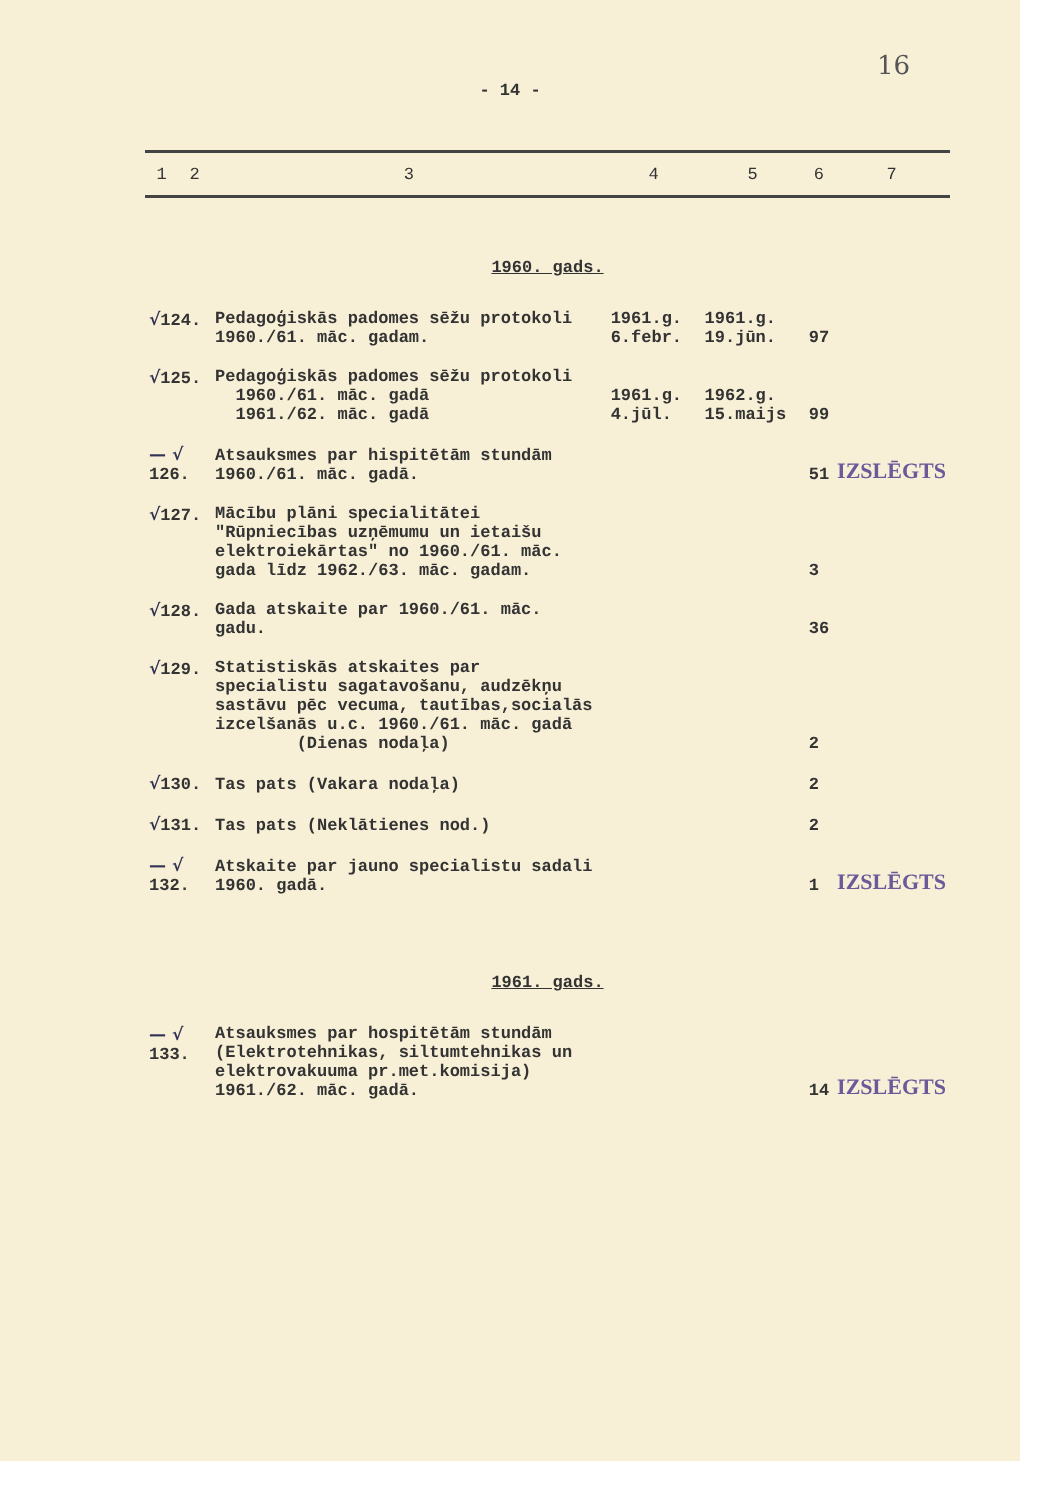16
- 14 -
| 1 | 2 | 3 | 4 | 5 | 6 | 7 |
| --- | --- | --- | --- | --- | --- | --- |
| 1960. gads. | | | | | | |
| √ 124. | | Pedagoģiskās padomes sēžu protokoli 1960./61. māc. gadam. | 1961.g. 6.febr. | 1961.g. 19.jūn. | 97 | |
| √ 125. | | Pedagoģiskās padomes sēžu protokoli 1960./61. māc. gadā 1961./62. māc. gadā | 1961.g. 4.jūl. | 1962.g. 15.maijs | 99 | |
| — √ 126. | | Atsauksmes par hispitētām stundām 1960./61. māc. gadā. | | | 51 | IZSLĒGTS |
| √ 127. | | Mācību plāni specialitātei "Rūpniecības uzņēmumu un ietaišu elektroiekārtas" no 1960./61. māc. gada līdz 1962./63. māc. gadam. | | | 3 | |
| √ 128. | | Gada atskaite par 1960./61. māc. gadu. | | | 36 | |
| √ 129. | | Statistiskās atskaites par specialistu sagatavošanu, audzēkņu sastāvu pēc vecuma, tautības,socialās izcelšanās u.c. 1960./61. māc. gadā (Dienas nodaļa) | | | 2 | |
| √ 130. | | Tas pats (Vakara nodaļa) | | | 2 | |
| √ 131. | | Tas pats (Neklātienes nod.) | | | 2 | |
| — √ 132. | | Atskaite par jauno specialistu sadali 1960. gadā. | | | 1 | IZSLĒGTS |
| 1961. gads. | | | | | | |
| — √ 133. | | Atsauksmes par hospitētām stundām (Elektrotehnikas, siltumtehnikas un elektrovakuuma pr.met.komisija) 1961./62. māc. gadā. | | | 14 | IZSLĒGTS |